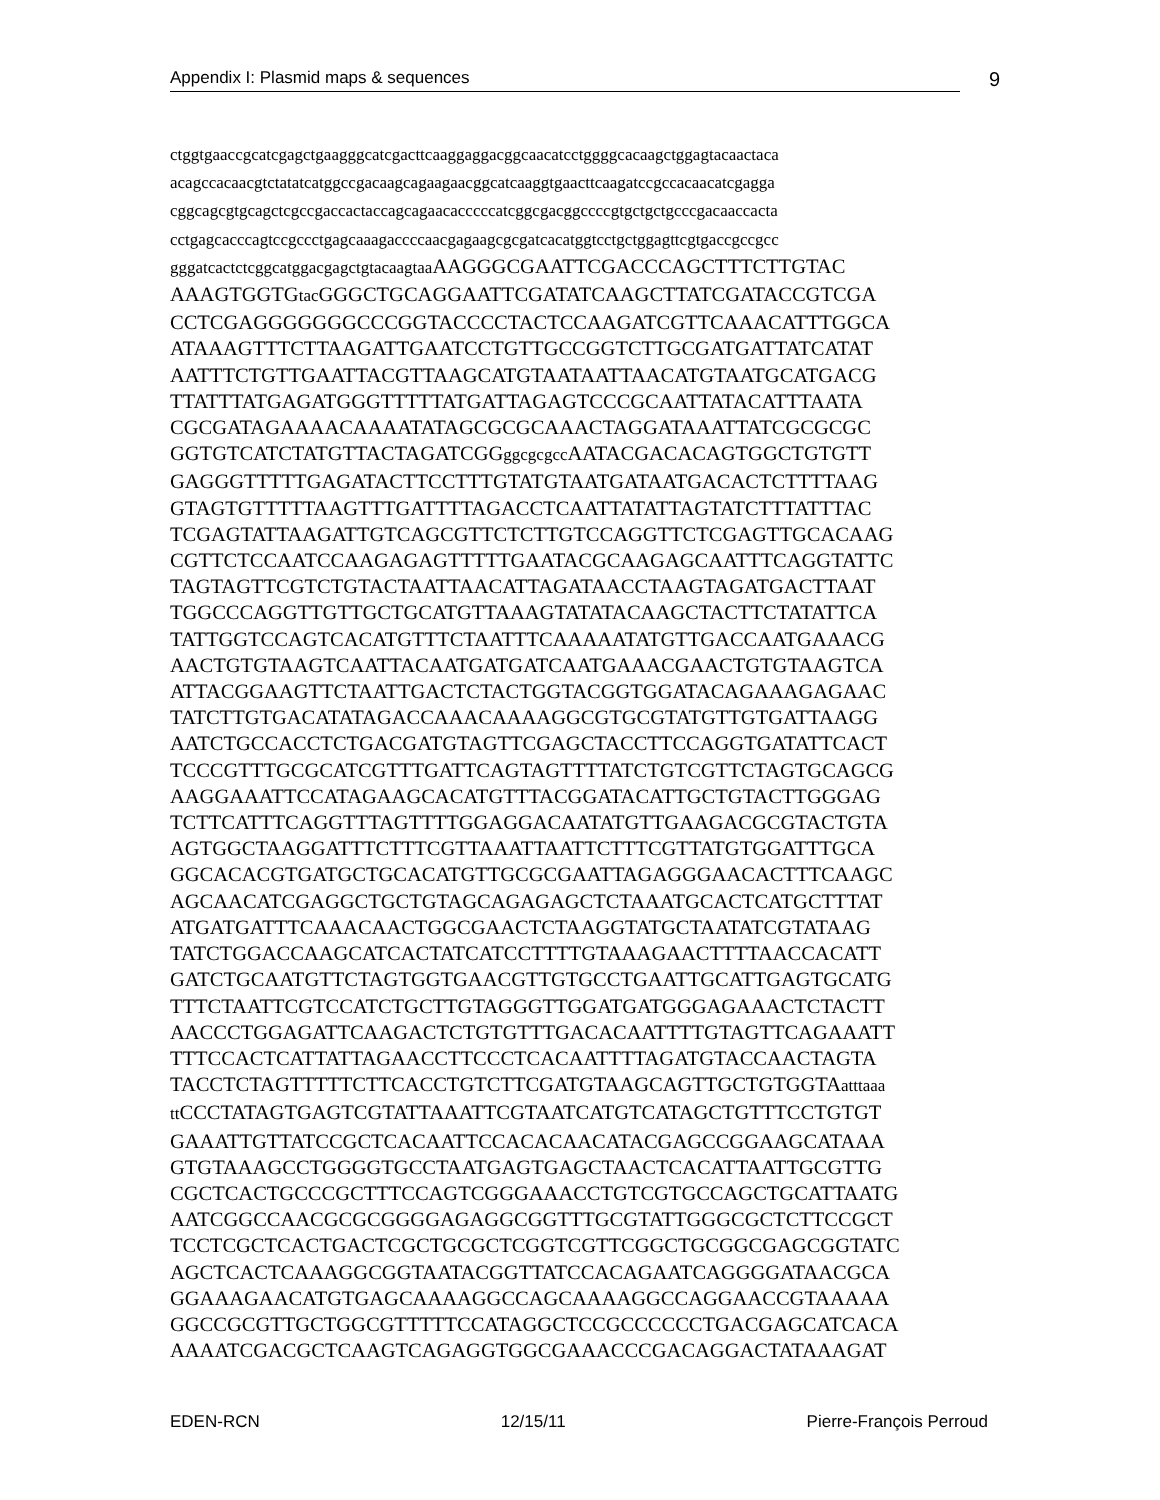Appendix I: Plasmid maps & sequences
9
ctggtgaaccgcatcgagctgaagggcatcgacttcaaggaggacggcaacatcctggggcacaagctggagtacaactaca acagccacaacgtctatatcatggccgacaagcagaagaacggcatcaaggtgaacttcaagatccgccacaacatcgagga cggcagcgtgcagctcgccgaccactaccagcagaacacccccatcggcgacggccccgtgctgctgcccgacaaccacta cctgagcacccagtccgccctgagcaaagaccccaacgagaagcgcgatcacatggtcctgctggagttcgtgaccgccgcc gggatcactctcggcatggacgagctgtacaagtaa AAGGGCGAATTCGACCCAGCTTTCTTGTAC AAAGTGGTGtac GGGCTGCAGGAATTCGATATCAAGCTTATCGATACCGTCGA CCTCGAGGGGGGGCCCGGTACCCCTACTCCAAGATCGTTCAAACATTTGGCA ATAAAGTTTCTTAAGATTGAATCCTGTTGCCGGTCTTGCGATGATTATCATAT AATTTCTGTTGAATTACGTTAAGCATGTAATAATTAACATGTAATGCATGACG TTATTTATGAGATGGGTTTTTATGATTAGAGTCCCGCAATTATACATTTAATA CGCGATAGAAAACAAAATATAGCGCGCAAACTAGGATAAATTATCGCGCGC GGTGTCATCTATGTTACTAGATCGGggcgcgcc AATACGACACAGTGGCTGTGTT GAGGGTTTTTGAGATACTTCCTTTGTATGTAATGATAATGACACTCTTTTAAG GTAGTGTTTTTAAGTTTGATTTTAGACCTCAATTATATTAGTATCTTTATTTAC TCGAGTATTAAGATTGTCAGCGTTCTCTTGTCCAGGTTCTCGAGTTGCACAAG CGTTCTCCAATCCAAGAGAGTTTTTGAATACGCAAGAGCAATTTCAGGTATTC TAGTAGTTCGTCTGTACTAATTAACATTAGATAACCTAAGTAGATGACTTAAT TGGCCCAGGTTGTTGCTGCATGTTAAAGTATATACAAGCTACTTCTATATTCA TATTGGTCCAGTCACATGTTTCTAATTTCAAAAATATGTTGACCAATGAAACG AACTGTGTAAGTCAATTACAATGATGATCAATGAAACGAACTGTGTAAGTCA ATTACGGAAGTTCTAATTGACTCTACTGGTACGGTGGATACAGAAAGAGAAC TATCTTGTGACATATAGACCAAACAAAAGGCGTGCGTATGTTGTGATTAAGG AATCTGCCACCTCTGACGATGTAGTTCGAGCTACCTTCCAGGTGATATTCACT TCCCGTTTGCGCATCGTTTGATTCAGTAGTTTTATCTGTCGTTCTAGTGCAGCG AAGGAAATTCCATAGAAGCACATGTTTACGGATACATTGCTGTACTTGGGAG TCTTCATTTCAGGTTTAGTTTTGGAGGACAATATGTTGAAGACGCGTACTGTA AGTGGCTAAGGATTTCTTTCGTTAAATTAATTCTTTCGTTATGTGGATTTGCA GGCACACGTGATGCTGCACATGTTGCGCGAATTAGAGGGAACACTTTCAAGC AGCAACATCGAGGCTGCTGTAGCAGAGAGCTCTAAATGCACTCATGCTTTAT ATGATGATTTCAAACAACTGGCGAACTCTAAGGTATGCTAATATCGTATAAG TATCTGGACCAAGCATCACTATCATCCTTTTGTAAAGAACTTTTAACCACATT GATCTGCAATGTTCTAGTGGTGAACGTTGTGCCTGAATTGCATTGAGTGCATG TTTCTAATTCGTCCATCTGCTTGTAGGGTTGGATGATGGGAGAAACTCTACTT AACCCTGGAGATTCAAGACTCTGTGTTTGACACAATTTTGTAGTTCAGAAATT TTTCCACTCATTATTAGAACCTTCCCTCACAATTTTAGATGTACCAACTAGTA TACCTCTAGTTTTTCTTCACCTGTCTTCGATGTAAGCAGTTGCTGTGGTAatttaaa tt CCCTATAGTGAGTCGTATTAAATTCGTAATCATGTCATAGCTGTTTCCTGTGT GAAATTGTTATCCGCTCACAATTCCACACAACATACGAGCCGGAAGCATAAA GTGTAAAGCCTGGGGTGCCTAATGAGTGAGCTAACTCACATTAATTGCGTTG CGCTCACTGCCCGCTTTCCAGTCGGGAAACCTGTCGTGCCAGCTGCATTAATG AATCGGCCAACGCGCGGGGAGAGGCGGTTTGCGTATTGGGCGCTCTTCCGCT TCCTCGCTCACTGACTCGCTGCGCTCGGTCGTTCGGCTGCGGCGAGCGGTATC AGCTCACTCAAAGGCGGTAATACGGTTATCCACAGAATCAGGGGATAACGCA GGAAAGAACATGTGAGCAAAAGGCCAGCAAAAGGCCAGGAACCGTAAAAA GGCCGCGTTGCTGGCGTTTTTCCATAGGCTCCGCCCCCCTGACGAGCATCACA AAAATCGACGCTCAAGTCAGAGGTGGCGAAACCCGACAGGACTATAAAGAT
EDEN-RCN 12/15/11 Pierre-François Perroud